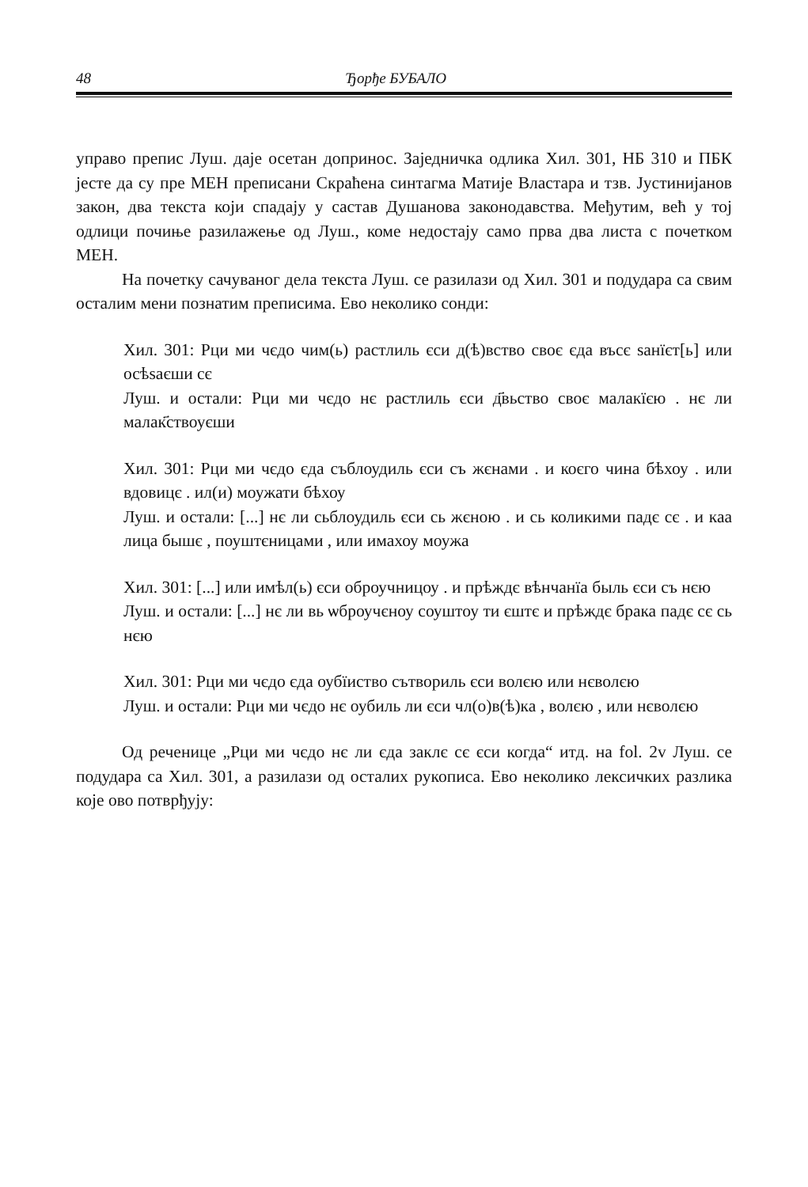48 Ђорђе БУБАЛО
управо препис Луш. даје осетан допринос. Заједничка одлика Хил. 301, НБ 310 и ПБК јесте да су пре МЕН преписани Скраћена синтагма Матије Властара и тзв. Јустинијанов закон, два текста који спадају у састав Душанова законодавства. Међутим, већ у тој одлици почиње разилажење од Луш., коме недостају само прва два листа с почетком МЕН.
На почетку сачуваног дела текста Луш. се разилази од Хил. 301 и подудара са свим осталим мени познатим преписима. Ево неколико сонди:
Хил. 301: Рци ми чєдо чим(ь) растлиль єси д(ѣ)вство своє єда въсє ѕанїєт[ь] или осѣѕаєши сє
Луш. и остали: Рци ми чєдо нє растлиль єси д҃вьство своє малакїєю . нє ли малак҃ствоуєши
Хил. 301: Рци ми чєдо єда съблоудиль єси съ жєнами . и коєго чина бѣхоу . или вдовицє . ил(и) моужати бѣхоу
Луш. и остали: [...] нє ли сьблоудиль єси сь жєною . и сь коликими падє сє . и каа лица бышє , поуштєницами , или имахоу моужа
Хил. 301: [...] или имѣл(ь) єси оброучницоу . и прѣждє вѣнчанїа быль єси съ нєю
Луш. и остали: [...] нє ли вь ѡброучєноу соуштоу ти єштє и прѣждє брака падє сє сь нєю
Хил. 301: Рци ми чєдо єда оубїиство сътвориль єси волєю или нєволєю
Луш. и остали: Рци ми чєдо нє оубиль ли єси чл(о)в(ѣ)ка , волєю , или нєволєю
Од реченице „Рци ми чєдо нє ли єда заклє сє єси когда“ итд. на fol. 2v Луш. се подудара са Хил. 301, а разилази од осталих рукописа. Ево неколико лексичких разлика које ово потврђују: